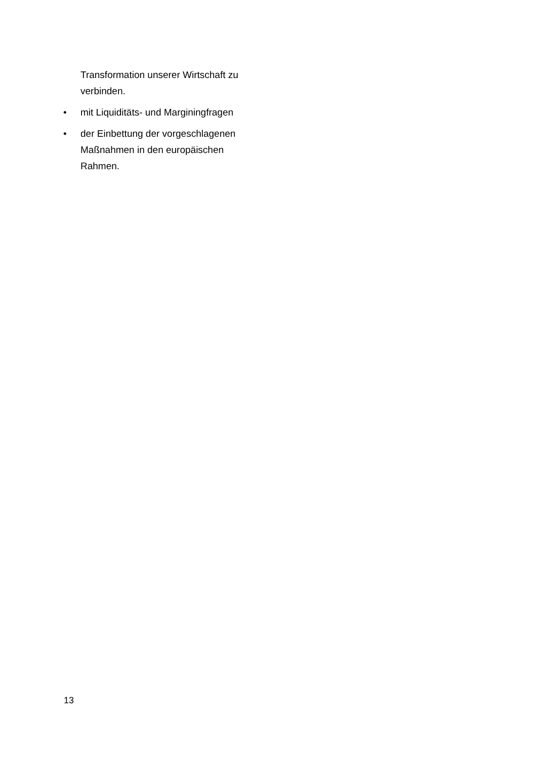Transformation unserer Wirtschaft zu verbinden.
• mit Liquiditäts- und Marginingfragen
• der Einbettung der vorgeschlagenen Maßnahmen in den europäischen Rahmen.
13